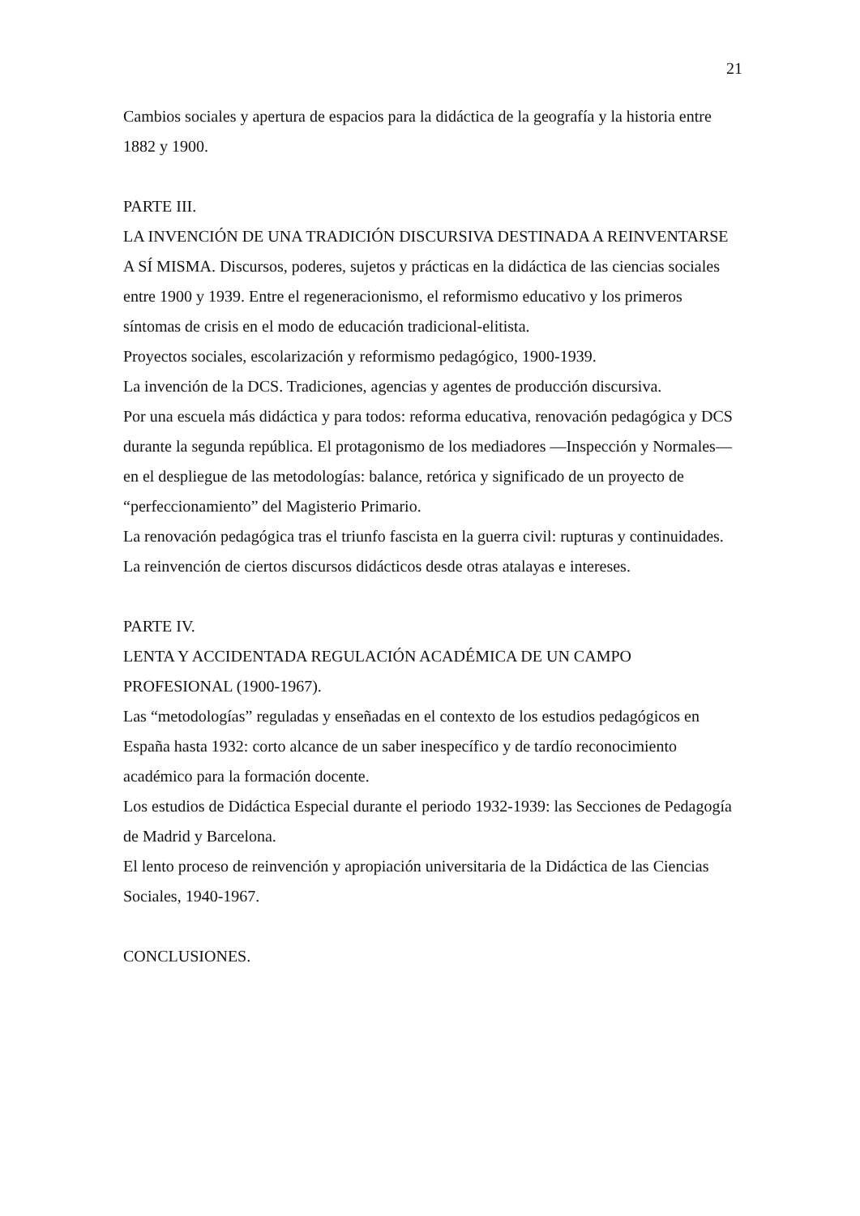21
Cambios sociales y apertura de espacios para la didáctica de la geografía y la historia entre 1882 y 1900.
PARTE III.
LA INVENCIÓN DE UNA TRADICIÓN DISCURSIVA DESTINADA A REINVENTARSE A SÍ MISMA. Discursos, poderes, sujetos y prácticas en la didáctica de las ciencias sociales entre 1900 y 1939. Entre el regeneracionismo, el reformismo educativo y los primeros síntomas de crisis en el modo de educación tradicional-elitista.
Proyectos sociales, escolarización y reformismo pedagógico, 1900-1939.
La invención de la DCS. Tradiciones, agencias y agentes de producción discursiva.
Por una escuela más didáctica y para todos: reforma educativa, renovación pedagógica y DCS durante la segunda república. El protagonismo de los mediadores —Inspección y Normales— en el despliegue de las metodologías: balance, retórica y significado de un proyecto de “perfeccionamiento” del Magisterio Primario.
La renovación pedagógica tras el triunfo fascista en la guerra civil: rupturas y continuidades. La reinvención de ciertos discursos didácticos desde otras atalayas e intereses.
PARTE IV.
LENTA Y ACCIDENTADA REGULACIÓN ACADÉMICA DE UN CAMPO PROFESIONAL (1900-1967).
Las “metodologías” reguladas y enseñadas en el contexto de los estudios pedagógicos en España hasta 1932: corto alcance de un saber inespecífico y de tardío reconocimiento académico para la formación docente.
Los estudios de Didáctica Especial durante el periodo 1932-1939: las Secciones de Pedagogía de Madrid y Barcelona.
El lento proceso de reinvención y apropiación universitaria de la Didáctica de las Ciencias Sociales, 1940-1967.
CONCLUSIONES.